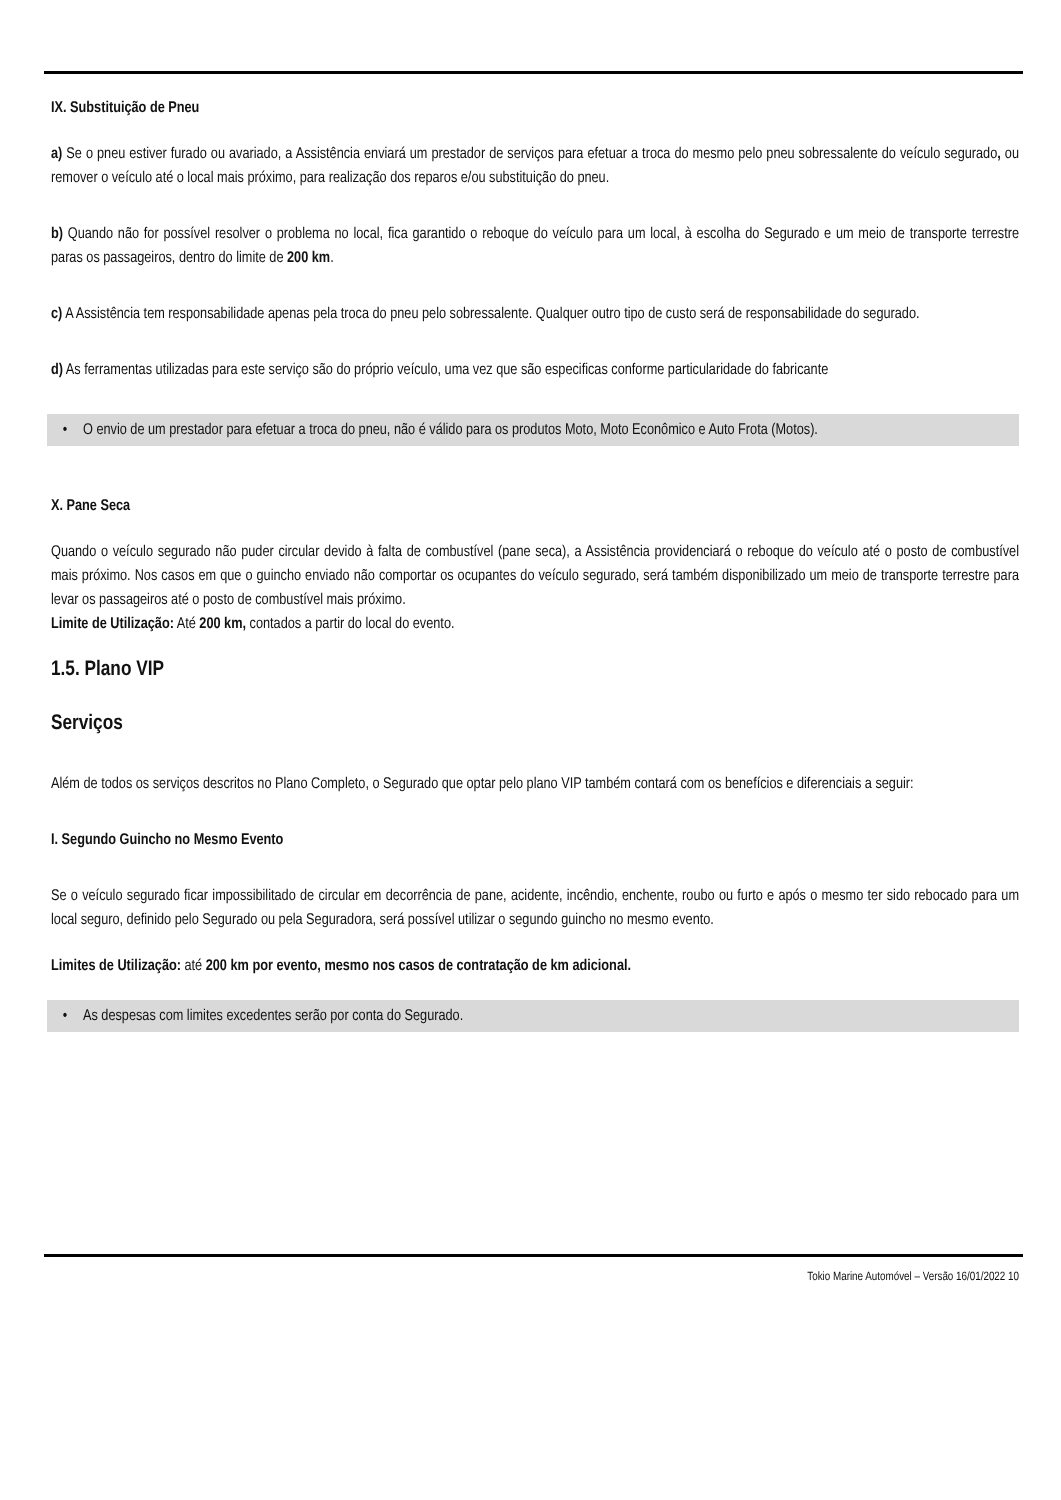IX. Substituição de Pneu
a) Se o pneu estiver furado ou avariado, a Assistência enviará um prestador de serviços para efetuar a troca do mesmo pelo pneu sobressalente do veículo segurado, ou remover o veículo até o local mais próximo, para realização dos reparos e/ou substituição do pneu.
b) Quando não for possível resolver o problema no local, fica garantido o reboque do veículo para um local, à escolha do Segurado e um meio de transporte terrestre paras os passageiros, dentro do limite de 200 km.
c) A Assistência tem responsabilidade apenas pela troca do pneu pelo sobressalente. Qualquer outro tipo de custo será de responsabilidade do segurado.
d) As ferramentas utilizadas para este serviço são do próprio veículo, uma vez que são especificas conforme particularidade do fabricante
• O envio de um prestador para efetuar a troca do pneu, não é válido para os produtos Moto, Moto Econômico e Auto Frota (Motos).
X. Pane Seca
Quando o veículo segurado não puder circular devido à falta de combustível (pane seca), a Assistência providenciará o reboque do veículo até o posto de combustível mais próximo. Nos casos em que o guincho enviado não comportar os ocupantes do veículo segurado, será também disponibilizado um meio de transporte terrestre para levar os passageiros até o posto de combustível mais próximo.
Limite de Utilização: Até 200 km, contados a partir do local do evento.
1.5. Plano VIP
Serviços
Além de todos os serviços descritos no Plano Completo, o Segurado que optar pelo plano VIP também contará com os benefícios e diferenciais a seguir:
I. Segundo Guincho no Mesmo Evento
Se o veículo segurado ficar impossibilitado de circular em decorrência de pane, acidente, incêndio, enchente, roubo ou furto e após o mesmo ter sido rebocado para um local seguro, definido pelo Segurado ou pela Seguradora, será possível utilizar o segundo guincho no mesmo evento.
Limites de Utilização: até 200 km por evento, mesmo nos casos de contratação de km adicional.
• As despesas com limites excedentes serão por conta do Segurado.
Tokio Marine Automóvel – Versão 16/01/2022 10